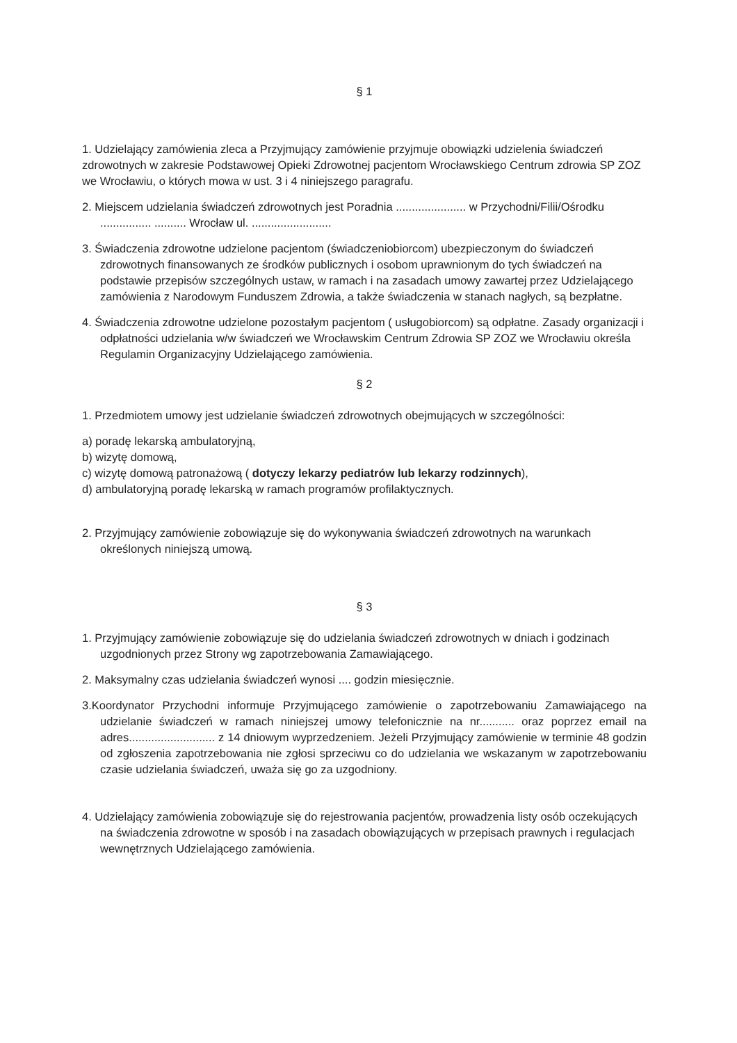§ 1
1. Udzielający zamówienia zleca a Przyjmujący zamówienie przyjmuje obowiązki udzielenia świadczeń zdrowotnych w zakresie Podstawowej Opieki Zdrowotnej pacjentom Wrocławskiego Centrum zdrowia SP ZOZ we Wrocławiu, o których mowa w ust. 3 i 4 niniejszego paragrafu.
2. Miejscem udzielania świadczeń zdrowotnych jest Poradnia ...................... w Przychodni/Filii/Ośrodku ................ .......... Wrocław ul. .........................
3. Świadczenia zdrowotne udzielone pacjentom (świadczeniobiorcom) ubezpieczonym do świadczeń zdrowotnych finansowanych ze środków publicznych i osobom uprawnionym do tych świadczeń na podstawie przepisów szczególnych ustaw, w ramach i na zasadach umowy zawartej przez Udzielającego zamówienia z Narodowym Funduszem Zdrowia, a także świadczenia w stanach nagłych, są bezpłatne.
4. Świadczenia zdrowotne udzielone pozostałym pacjentom ( usługobiorcom) są odpłatne. Zasady organizacji i odpłatności udzielania w/w świadczeń we Wrocławskim Centrum Zdrowia SP ZOZ we Wrocławiu określa Regulamin Organizacyjny Udzielającego zamówienia.
§ 2
1. Przedmiotem umowy jest udzielanie świadczeń zdrowotnych obejmujących w szczególności:
a) poradę lekarską ambulatoryjną,
b) wizytę domową,
c) wizytę domową patronażową ( dotyczy lekarzy pediatrów lub lekarzy rodzinnych),
d) ambulatoryjną poradę lekarską w ramach programów profilaktycznych.
2. Przyjmujący zamówienie zobowiązuje się do wykonywania świadczeń zdrowotnych na warunkach określonych niniejszą umową.
§ 3
1. Przyjmujący zamówienie zobowiązuje się do udzielania świadczeń zdrowotnych w dniach i godzinach uzgodnionych przez Strony wg zapotrzebowania Zamawiającego.
2. Maksymalny czas udzielania świadczeń wynosi .... godzin miesięcznie.
3.Koordynator Przychodni informuje Przyjmującego zamówienie o zapotrzebowaniu Zamawiającego na udzielanie świadczeń w ramach niniejszej umowy telefonicznie na nr........... oraz poprzez email na adres........................... z 14 dniowym wyprzedzeniem. Jeżeli Przyjmujący zamówienie w terminie 48 godzin od zgłoszenia zapotrzebowania nie zgłosi sprzeciwu co do udzielania we wskazanym w zapotrzebowaniu czasie udzielania świadczeń, uważa się go za uzgodniony.
4. Udzielający zamówienia zobowiązuje się do rejestrowania pacjentów, prowadzenia listy osób oczekujących na świadczenia zdrowotne w sposób i na zasadach obowiązujących w przepisach prawnych i regulacjach wewnętrznych Udzielającego zamówienia.